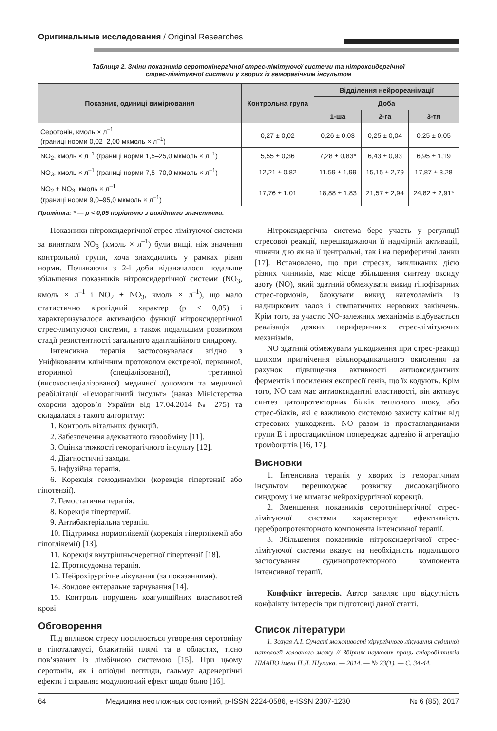Оригинальные исследования / Original Researches
Таблиця 2. Зміни показників серотонінергічної стрес-лімітуючої системи та нітроксидергічної
стрес-лімітуючої системи у хворих із геморагічним інсультом
| Показник, одиниці вимірювання | Контрольна група | Відділення нейрореанімації | | |
| --- | --- | --- | --- | --- |
| | | Доба | | |
| | | 1-ша | 2-га | 3-тя |
| Серотонін, кмоль × л<sup>–1</sup> (границі норми 0,02–2,00 мкмоль × л<sup>–1</sup>) | 0,27 ± 0,02 | 0,26 ± 0,03 | 0,25 ± 0,04 | 0,25 ± 0,05 |
| NO<sub>2</sub>, кмоль × л<sup>–1</sup> (границі норми 1,5–25,0 мкмоль × л<sup>–1</sup>) | 5,55 ± 0,36 | 7,28 ± 0,83* | 6,43 ± 0,93 | 6,95 ± 1,19 |
| NO<sub>3</sub>, кмоль × л<sup>–1</sup> (границі норми 7,5–70,0 мкмоль × л<sup>–1</sup>) | 12,21 ± 0,82 | 11,59 ± 1,99 | 15,15 ± 2,79 | 17,87 ± 3,28 |
| NO<sub>2</sub> + NO<sub>3</sub>, кмоль × л<sup>–1</sup> (границі норми 9,0–95,0 мкмоль × л<sup>–1</sup>) | 17,76 ± 1,01 | 18,88 ± 1,83 | 21,57 ± 2,94 | 24,82 ± 2,91* |
Примітка: * — p < 0,05 порівняно з вихідними значеннями.
Показники нітроксидергічної стрес-лімітуючої системи за винятком NO<sub>3</sub> (кмоль × л<sup>–1</sup>) були вищі, ніж значення контрольної групи, хоча знаходились у рамках рівня норми. Починаючи з 2-ї доби відзначалося подальше збільшення показників нітроксидергічної системи (NO<sub>3</sub>, кмоль × л<sup>–1</sup> і NO<sub>2</sub> + NO<sub>3</sub>, кмоль × л<sup>–1</sup>), що мало статистично вірогідний характер (р < 0,05) і характеризувалося активацією функції нітроксидергічної стрес-лімітуючої системи, а також подальшим розвитком стадії резистентності загального адаптаційного синдрому.
Інтенсивна терапія застосовувалася згідно з Уніфікованим клінічним протоколом екстреної, первинної, вторинної (спеціалізованої), третинної (високоспеціалізованої) медичної допомоги та медичної реабілітації «Геморагічний інсульт» (наказ Міністерства охорони здоров’я України від 17.04.2014 № 275) та складалася з такого алгоритму:
1. Контроль вітальних функцій.
2. Забезпечення адекватного газообміну [11].
3. Оцінка тяжкості геморагічного інсульту [12].
4. Діагностичні заходи.
5. Інфузійна терапія.
6. Корекція гемодинаміки (корекція гіпертензії або гіпотензії).
7. Гемостатична терапія.
8. Корекція гіпертермії.
9. Антибактеріальна терапія.
10. Підтримка нормоглікемії (корекція гіперглікемії або гіпоглікемії) [13].
11. Корекція внутрішньочерепної гіпертензії [18].
12. Протисудомна терапія.
13. Нейрохірургічне лікування (за показаннями).
14. Зондове ентеральне харчування [14].
15. Контроль порушень коагуляційних властивостей крові.
Обговорення
Під впливом стресу посилюється утворення серотоніну в гіпоталамусі, блакитній плямі та в областях, тісно пов’язаних із лімбічною системою [15]. При цьому серотонін, як і опіоїдні пептиди, гальмує адренергічні ефекти і справляє модулюючий ефект щодо болю [16].
Нітроксидергічна система бере участь у регуляції стресової реакції, перешкоджаючи її надмірній активації, чинячи дію як на її центральні, так і на периферичні ланки [17]. Встановлено, що при стресах, викликаних дією різних чинників, має місце збільшення синтезу оксиду азоту (NO), який здатний обмежувати викид гіпофізарних стрес-гормонів, блокувати викид катехоламінів із надниркових залоз і симпатичних нервових закінчень. Крім того, за участю NO-залежних механізмів відбувається реалізація деяких периферичних стрес-лімітуючих механізмів.
NO здатний обмежувати ушкодження при стрес-реакції шляхом пригнічення вільнорадикального окислення за рахунок підвищення активності антиоксидантних ферментів і посилення експресії генів, що їх кодують. Крім того, NO сам має антиоксидантні властивості, він активує синтез цитопротекторних білків теплового шоку, або стрес-білків, які є важливою системою захисту клітин від стресових ушкоджень. NO разом із простагландинами групи Е і простацикліном попереджає адгезію й агрегацію тромбоцитів [16, 17].
Висновки
1. Інтенсивна терапія у хворих із геморагічним інсультом перешкоджає розвитку дислокаційного синдрому і не вимагає нейрохірургічної корекції.
2. Зменшення показників серотонінергічної стрес-лімітуючої системи характеризує ефективність церебропротекторного компонента інтенсивної терапії.
3. Збільшення показників нітроксидергічної стрес-лімітуючої системи вказує на необхідність подальшого застосування судинопротекторного компонента інтенсивної терапії.
Конфлікт інтересів. Автор заявляє про відсутність конфлікту інтересів при підготовці даної статті.
Список літератури
1. Зозуля А.І. Сучасні можливості хірургічного лікування судинної патології головного мозку // Збірник наукових праць співробітників НМАПО імені П.Л. Шупика. — 2014. — № 23(1). — С. 34-44.
64 Медицина неотложных состояний, p-ISSN 2224-0586, e-ISSN 2307-1230 № 6 (85), 2017